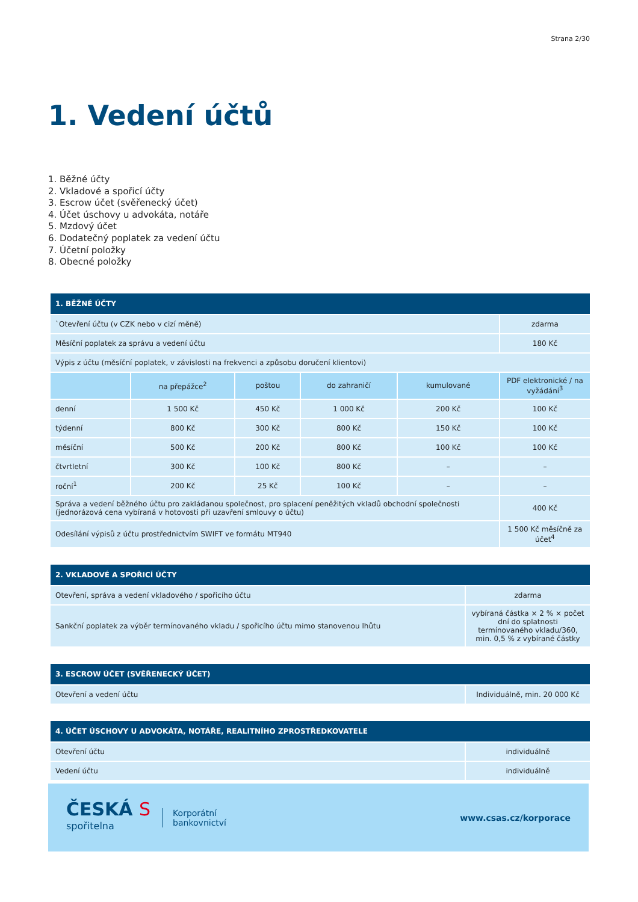Strana 2/30
1. Vedení účtů
1. Běžné účty
2. Vkladové a spořicí účty
3. Escrow účet (svěřenecký účet)
4. Účet úschovy u advokáta, notáře
5. Mzdový účet
6. Dodatečný poplatek za vedení účtu
7. Účetní položky
8. Obecné položky
| 1. BĚŽNÉ ÚČTY | | | | | |
| --- | --- | --- | --- | --- | --- |
| `Otevření účtu (v CZK nebo v cizí měně) | | | | | zdarma |
| Měsíční poplatek za správu a vedení účtu | | | | | 180 Kč |
| Výpis z účtu (měsíční poplatek, v závislosti na frekvenci a způsobu doručení klientovi) | | | | | |
| | na přepážce<sup>2</sup> | poštou | do zahraničí | kumulované | PDF elektronické / na vyžádání<sup>3</sup> |
| denní | 1 500 Kč | 450 Kč | 1 000 Kč | 200 Kč | 100 Kč |
| týdenní | 800 Kč | 300 Kč | 800 Kč | 150 Kč | 100 Kč |
| měsíční | 500 Kč | 200 Kč | 800 Kč | 100 Kč | 100 Kč |
| čtvrtletní | 300 Kč | 100 Kč | 800 Kč | – | – |
| roční<sup>1</sup> | 200 Kč | 25 Kč | 100 Kč | – | – |
| Správa a vedení běžného účtu pro zakládanou společnost, pro splacení peněžitých vkladů obchodní společnosti (jednorázová cena vybíraná v hotovosti při uzavření smlouvy o účtu) | | | | | 400 Kč |
| Odesílání výpisů z účtu prostřednictvím SWIFT ve formátu MT940 | | | | | 1 500 Kč měsíčně za účet<sup>4</sup> |
| 2. VKLADOVÉ A SPOŘICÍ ÚČTY | |
| --- | --- |
| Otevření, správa a vedení vkladového / spořicího účtu | zdarma |
| Sankční poplatek za výběr termínovaného vkladu / spořicího účtu mimo stanovenou lhůtu | vybíraná částka × 2 % × počet dní do splatnosti termínovaného vkladu/360, min. 0,5 % z vybírané částky |
| 3. ESCROW ÚČET (SVĚŘENECKÝ ÚČET) | |
| --- | --- |
| Otevření a vedení účtu | Individuálně, min. 20 000 Kč |
| 4. ÚČET ÚSCHOVY U ADVOKÁTA, NOTÁŘE, REALITNÍHO ZPROSTŘEDKOVATELE | |
| --- | --- |
| Otevření účtu | individuálně |
| Vedení účtu | individuálně |
ČESKÁ S
spořitelna
Korporátní
bankovnictví
www.csas.cz/korporace